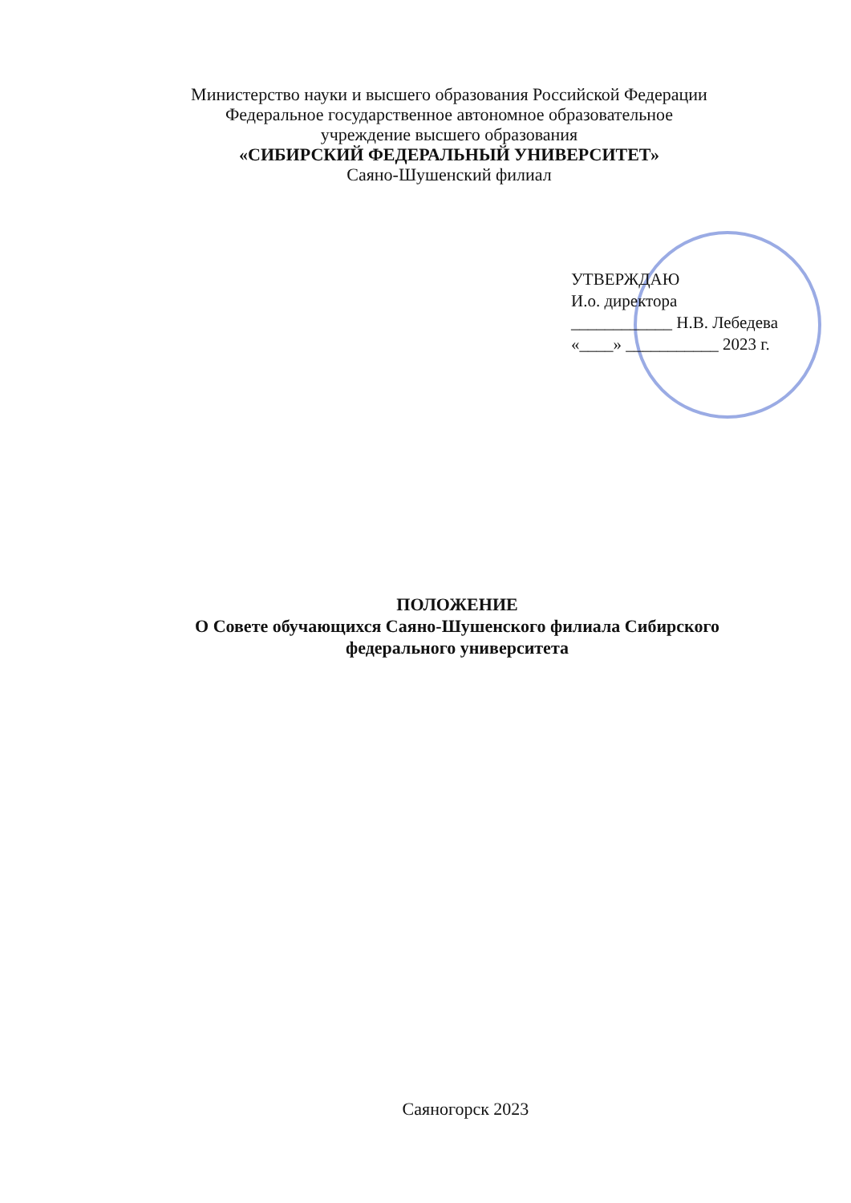Министерство науки и высшего образования Российской Федерации
Федеральное государственное автономное образовательное
учреждение высшего образования
«СИБИРСКИЙ ФЕДЕРАЛЬНЫЙ УНИВЕРСИТЕТ»
Саяно-Шушенский филиал
УТВЕРЖДАЮ
И.о. директора
____________ Н.В. Лебедева
«____» ___________ 2023 г.
ПОЛОЖЕНИЕ
О Совете обучающихся Саяно-Шушенского филиала Сибирского федерального университета
Саяногорск 2023